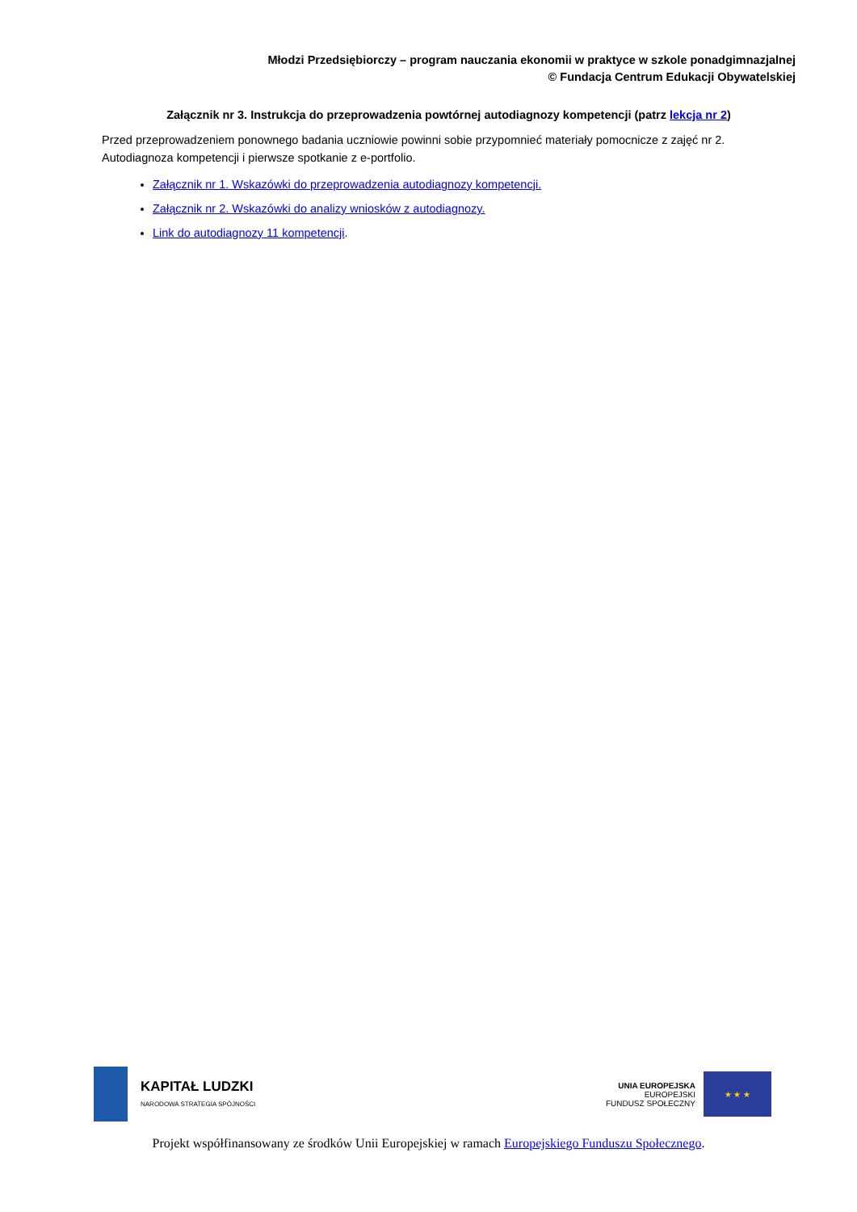Młodzi Przedsiębiorczy – program nauczania ekonomii w praktyce w szkole ponadgimnazjalnej
© Fundacja Centrum Edukacji Obywatelskiej
Załącznik nr 3. Instrukcja do przeprowadzenia powtórnej autodiagnozy kompetencji (patrz lekcja nr 2)
Przed przeprowadzeniem ponownego badania uczniowie powinni sobie przypomnieć materiały pomocnicze z zajęć nr 2. Autodiagnoza kompetencji i pierwsze spotkanie z e-portfolio.
Załącznik nr 1. Wskazówki do przeprowadzenia autodiagnozy kompetencji.
Załącznik nr 2. Wskazówki do analizy wniosków z autodiagnozy.
Link do autodiagnozy 11 kompetencji.
KAPITAŁ LUDZKI
NARODOWA STRATEGIA SPÓJNOŚCI
UNIA EUROPEJSKA
EUROPEJSKI
FUNDUSZ SPOŁECZNY
★ ★ ★
Projekt współfinansowany ze środków Unii Europejskiej w ramach Europejskiego Funduszu Społecznego.